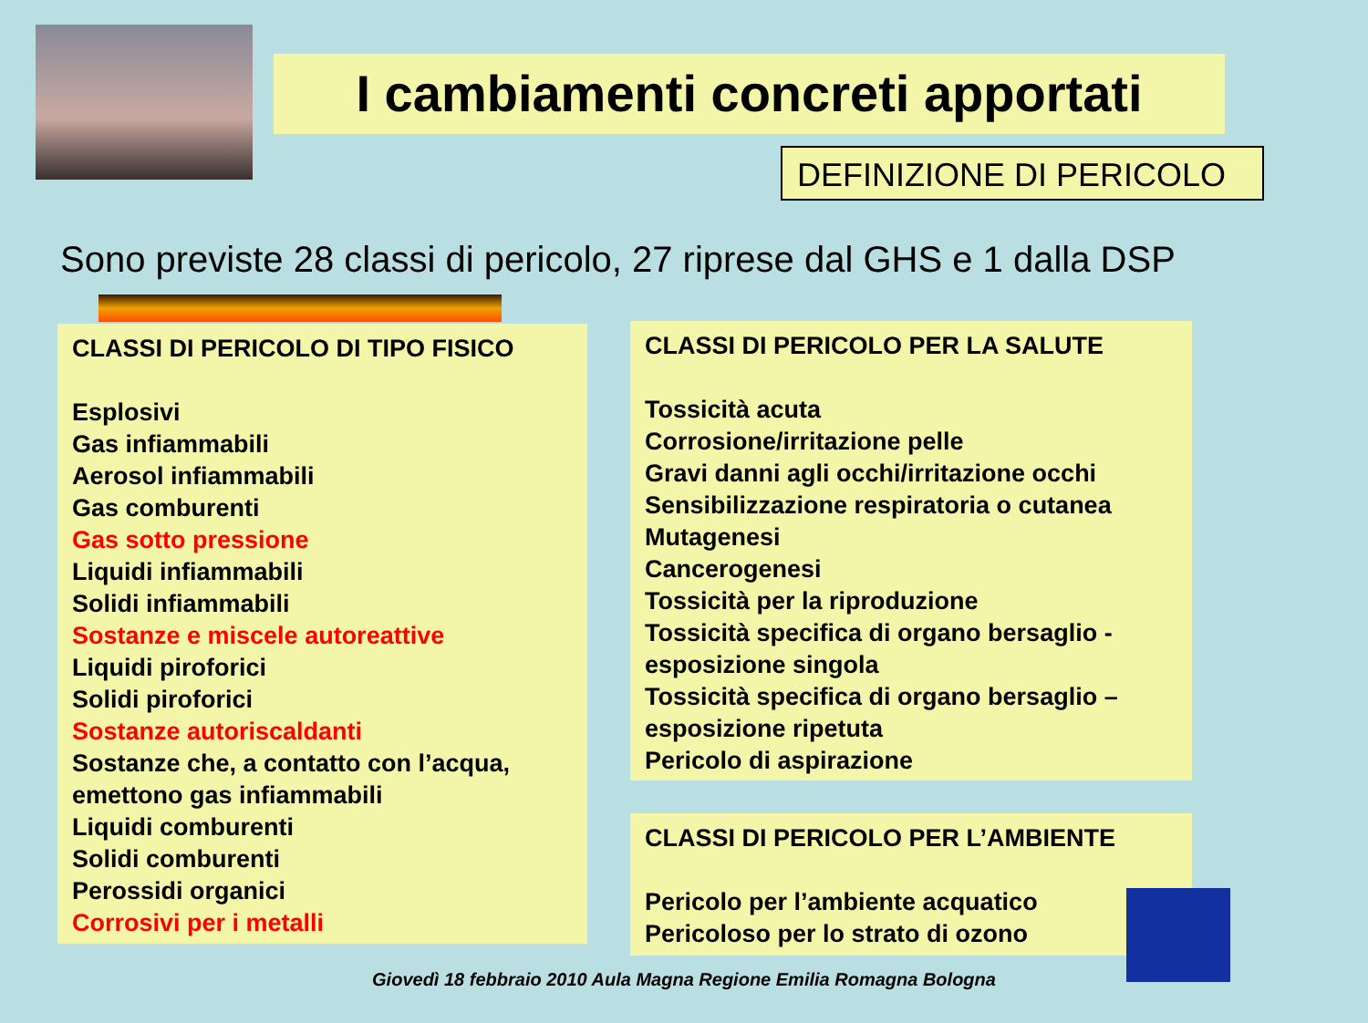I cambiamenti concreti apportati
DEFINIZIONE DI PERICOLO
Sono previste 28 classi di pericolo, 27 riprese dal GHS e 1 dalla DSP
CLASSI DI PERICOLO DI TIPO FISICO
Esplosivi
Gas infiammabili
Aerosol infiammabili
Gas comburenti
Gas sotto pressione
Liquidi infiammabili
Solidi infiammabili
Sostanze e miscele autoreattive
Liquidi piroforici
Solidi piroforici
Sostanze autoriscaldanti
Sostanze che, a contatto con l’acqua, emettono gas infiammabili
Liquidi comburenti
Solidi comburenti
Perossidi organici
Corrosivi per i metalli
CLASSI DI PERICOLO PER LA SALUTE
Tossicità acuta
Corrosione/irritazione pelle
Gravi danni agli occhi/irritazione occhi
Sensibilizzazione respiratoria o cutanea
Mutagenesi
Cancerogenesi
Tossicità per la riproduzione
Tossicità specifica di organo bersaglio - esposizione singola
Tossicità specifica di organo bersaglio – esposizione ripetuta
Pericolo di aspirazione
CLASSI DI PERICOLO PER L’AMBIENTE
Pericolo per l’ambiente acquatico
Pericoloso per lo strato di ozono
Giovedì 18 febbraio 2010 Aula Magna Regione Emilia Romagna Bologna